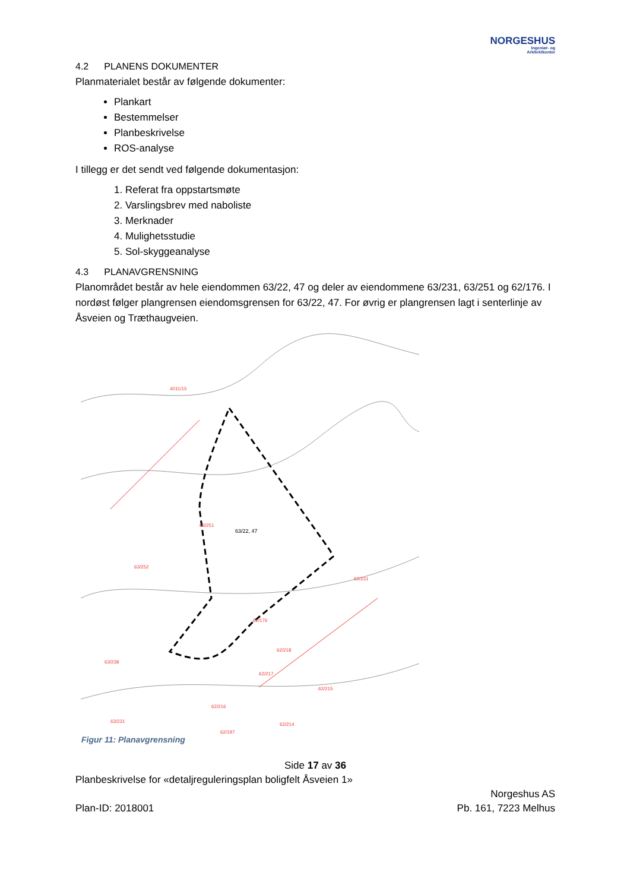NORGESHUS
Ingeniør- og
Arkitektkontor
4.2 PLANENS DOKUMENTER
Planmaterialet består av følgende dokumenter:
Plankart
Bestemmelser
Planbeskrivelse
ROS-analyse
I tillegg er det sendt ved følgende dokumentasjon:
1. Referat fra oppstartsmøte
2. Varslingsbrev med naboliste
3. Merknader
4. Mulighetsstudie
5. Sol-skyggeanalyse
4.3 PLANAVGRENSNING
Planområdet består av hele eiendommen 63/22, 47 og deler av eiendommene 63/231, 63/251 og 62/176. I nordøst følger plangrensen eiendomsgrensen for 63/22, 47. For øvrig er plangrensen lagt i senterlinje av Åsveien og Træthaugveien.
63/22, 47
63/251
63/252
4011/15
62/231
62/218
62/176
63/238
62/217
62/215
62/216
63/231
62/214
62/197
Figur 11: Planavgrensning
Side 17 av 36
Planbeskrivelse for «detaljreguleringsplan boligfelt Åsveien 1»
Plan-ID: 2018001
Norgeshus AS
Pb. 161, 7223 Melhus